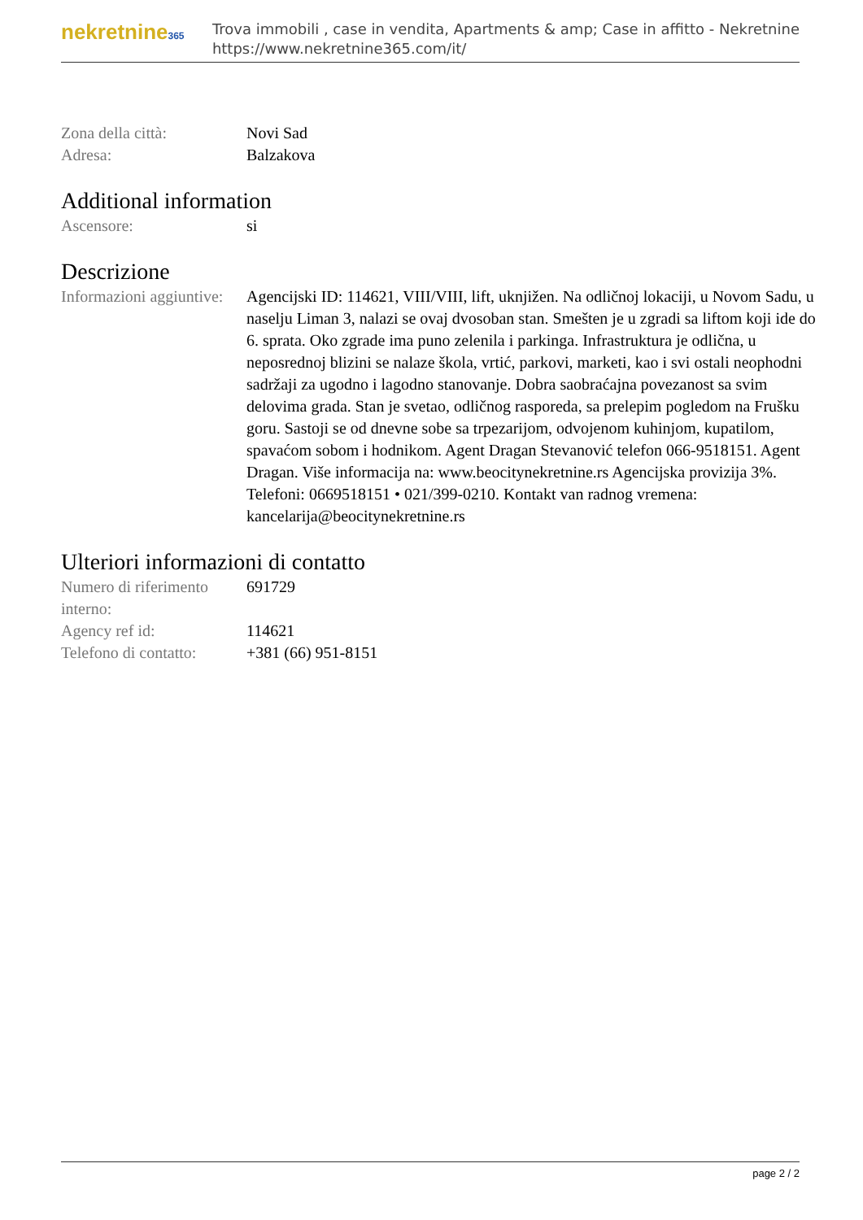nekretnine365
Trova immobili , case in vendita, Apartments & amp; Case in affitto - Nekretnine
https://www.nekretnine365.com/it/
| Zona della città: | Novi Sad |
| Adresa: | Balzakova |
Additional information
| Ascensore: | si |
Descrizione
| Informazioni aggiuntive: | Agencijski ID: 114621, VIII/VIII, lift, uknjižen. Na odličnoj lokaciji, u Novom Sadu, u naselju Liman 3, nalazi se ovaj dvosoban stan. Smešten je u zgradi sa liftom koji ide do 6. sprata. Oko zgrade ima puno zelenila i parkinga. Infrastruktura je odlična, u neposrednoj blizini se nalaze škola, vrtić, parkovi, marketi, kao i svi ostali neophodni sadržaji za ugodno i lagodno stanovanje. Dobra saobraćajna povezanost sa svim delovima grada. Stan je svetao, odličnog rasporeda, sa prelepim pogledom na Frušku goru. Sastoji se od dnevne sobe sa trpezarijom, odvojenom kuhinjom, kupatilom, spavaćom sobom i hodnikom. Agent Dragan Stevanović telefon 066-9518151. Agent Dragan. Više informacija na: www.beocitynekretnine.rs Agencijska provizija 3%. Telefoni: 0669518151 • 021/399-0210. Kontakt van radnog vremena: kancelarija@beocitynekretnine.rs |
Ulteriori informazioni di contatto
| Numero di riferimento interno: | 691729 |
| Agency ref id: | 114621 |
| Telefono di contatto: | +381 (66) 951-8151 |
page 2 / 2